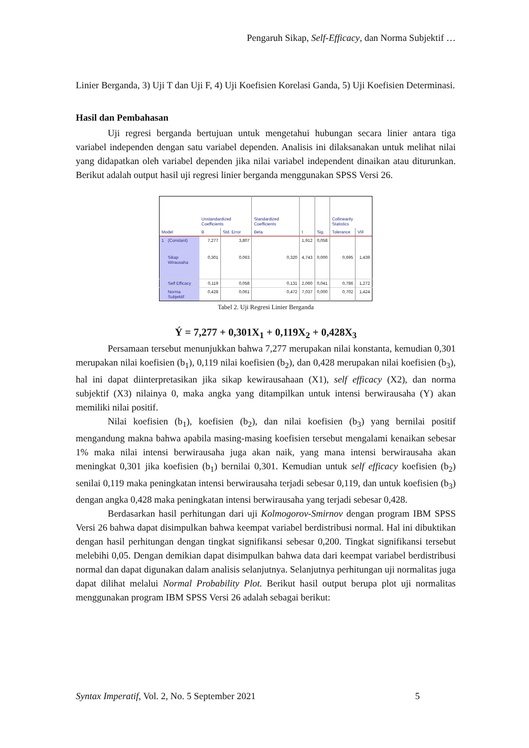Pengaruh Sikap, Self-Efficacy, dan Norma Subjektif …
Linier Berganda, 3) Uji T dan Uji F, 4) Uji Koefisien Korelasi Ganda, 5) Uji Koefisien Determinasi.
Hasil dan Pembahasan
Uji regresi berganda bertujuan untuk mengetahui hubungan secara linier antara tiga variabel independen dengan satu variabel dependen. Analisis ini dilaksanakan untuk melihat nilai yang didapatkan oleh variabel dependen jika nilai variabel independent dinaikan atau diturunkan. Berikut adalah output hasil uji regresi linier berganda menggunakan SPSS Versi 26.
| Model | | Unstandardized Coefficients | | Standardized Coefficients | | | Collinearity Statistics | |
| --- | --- | --- | --- | --- | --- | --- | --- | --- |
| | | B | Std. Error | Beta | t | Sig. | Tolerance | VIF |
| 1 | (Constant) | 7,277 | 3,807 | | 1,912 | 0,058 | | |
| | Sikap Wirausaha | 0,301 | 0,063 | 0,320 | 4,743 | 0,000 | 0,695 | 1,439 |
| | Self Efficacy | 0,119 | 0,058 | 0,131 | 2,060 | 0,041 | 0,786 | 1,272 |
| | Norma Subjektif | 0,428 | 0,061 | 0,472 | 7,037 | 0,000 | 0,702 | 1,424 |
Tabel 2. Uji Regresi Linier Berganda
Ý = 7,277 + 0,301X<sub>1</sub> + 0,119X<sub>2</sub> + 0,428X<sub>3</sub>
Persamaan tersebut menunjukkan bahwa 7,277 merupakan nilai konstanta, kemudian 0,301 merupakan nilai koefisien (b<sub>1</sub>), 0,119 nilai koefisien (b<sub>2</sub>), dan 0,428 merupakan nilai koefisien (b<sub>3</sub>), hal ini dapat diinterpretasikan jika sikap kewirausahaan (X1), self efficacy (X2), dan norma subjektif (X3) nilainya 0, maka angka yang ditampilkan untuk intensi berwirausaha (Y) akan memiliki nilai positif.
Nilai koefisien (b<sub>1</sub>), koefisien (b<sub>2</sub>), dan nilai koefisien (b<sub>3</sub>) yang bernilai positif mengandung makna bahwa apabila masing-masing koefisien tersebut mengalami kenaikan sebesar 1% maka nilai intensi berwirausaha juga akan naik, yang mana intensi berwirausaha akan meningkat 0,301 jika koefisien (b<sub>1</sub>) bernilai 0,301. Kemudian untuk self efficacy koefisien (b<sub>2</sub>) senilai 0,119 maka peningkatan intensi berwirausaha terjadi sebesar 0,119, dan untuk koefisien (b<sub>3</sub>) dengan angka 0,428 maka peningkatan intensi berwirausaha yang terjadi sebesar 0,428.
Berdasarkan hasil perhitungan dari uji Kolmogorov-Smirnov dengan program IBM SPSS Versi 26 bahwa dapat disimpulkan bahwa keempat variabel berdistribusi normal. Hal ini dibuktikan dengan hasil perhitungan dengan tingkat signifikansi sebesar 0,200. Tingkat signifikansi tersebut melebihi 0,05. Dengan demikian dapat disimpulkan bahwa data dari keempat variabel berdistribusi normal dan dapat digunakan dalam analisis selanjutnya. Selanjutnya perhitungan uji normalitas juga dapat dilihat melalui Normal Probability Plot. Berikut hasil output berupa plot uji normalitas menggunakan program IBM SPSS Versi 26 adalah sebagai berikut:
Syntax Imperatif, Vol. 2, No. 5 September 2021 5